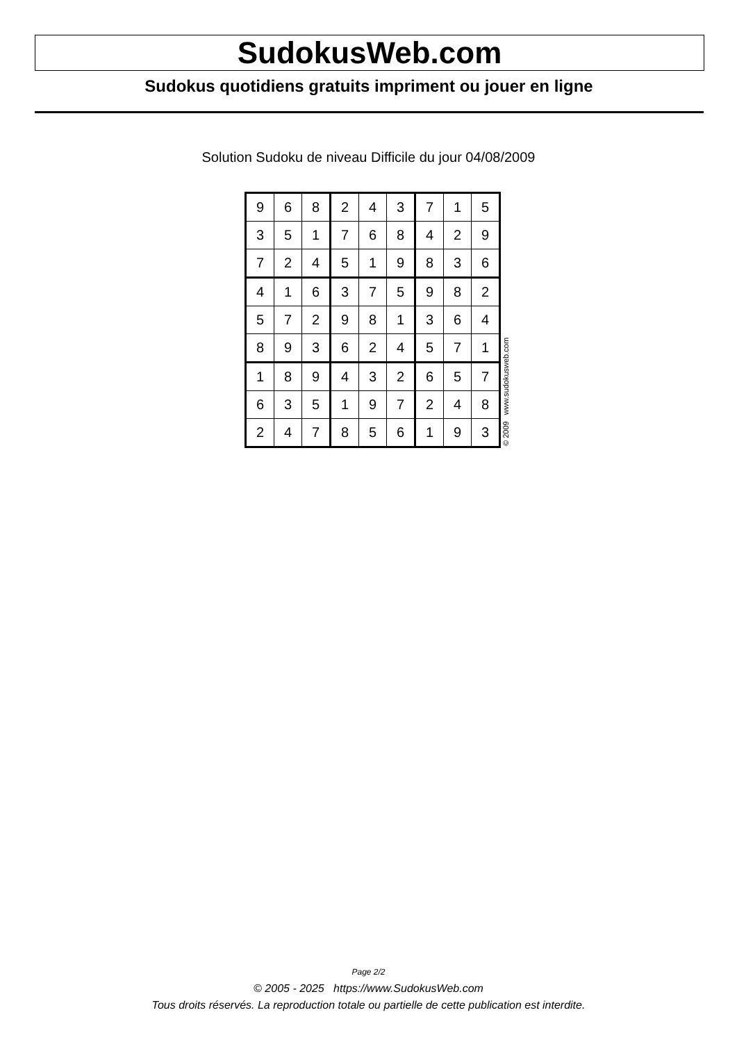SudokusWeb.com
Sudokus quotidiens gratuits impriment ou jouer en ligne
Solution Sudoku de niveau Difficile du jour 04/08/2009
| 9 | 6 | 8 | 2 | 4 | 3 | 7 | 1 | 5 |
| 3 | 5 | 1 | 7 | 6 | 8 | 4 | 2 | 9 |
| 7 | 2 | 4 | 5 | 1 | 9 | 8 | 3 | 6 |
| 4 | 1 | 6 | 3 | 7 | 5 | 9 | 8 | 2 |
| 5 | 7 | 2 | 9 | 8 | 1 | 3 | 6 | 4 |
| 8 | 9 | 3 | 6 | 2 | 4 | 5 | 7 | 1 |
| 1 | 8 | 9 | 4 | 3 | 2 | 6 | 5 | 7 |
| 6 | 3 | 5 | 1 | 9 | 7 | 2 | 4 | 8 |
| 2 | 4 | 7 | 8 | 5 | 6 | 1 | 9 | 3 |
© 2009 www.sudokusweb.com
Page 2/2
© 2005 - 2025 https://www.SudokusWeb.com
Tous droits réservés. La reproduction totale ou partielle de cette publication est interdite.